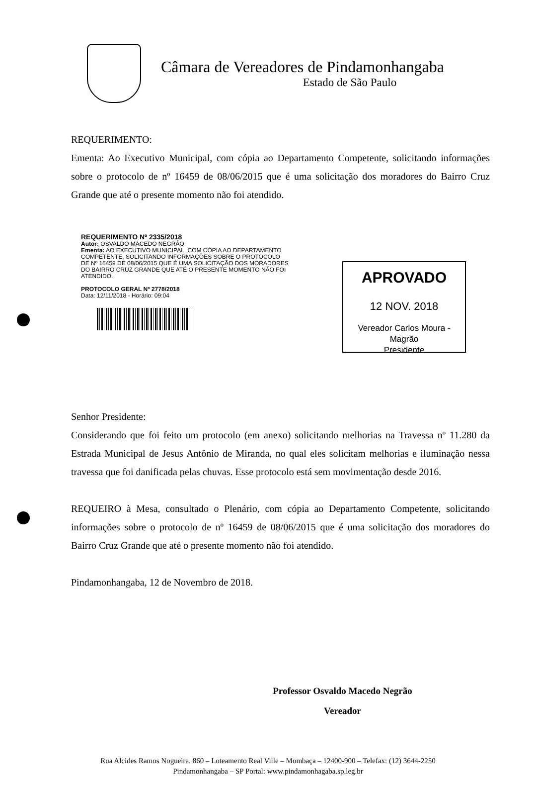Câmara de Vereadores de Pindamonhangaba
Estado de São Paulo
REQUERIMENTO:
Ementa: Ao Executivo Municipal, com cópia ao Departamento Competente, solicitando informações sobre o protocolo de nº 16459 de 08/06/2015 que é uma solicitação dos moradores do Bairro Cruz Grande que até o presente momento não foi atendido.
REQUERIMENTO Nº 2335/2018
Autor: OSVALDO MACEDO NEGRÃO
Ementa: AO EXECUTIVO MUNICIPAL, COM CÓPIA AO DEPARTAMENTO COMPETENTE, SOLICITANDO INFORMAÇÕES SOBRE O PROTOCOLO DE Nº 16459 DE 08/06/2015 QUE É UMA SOLICITAÇÃO DOS MORADORES DO BAIRRO CRUZ GRANDE QUE ATÉ O PRESENTE MOMENTO NÃO FOI ATENDIDO.
PROTOCOLO GERAL Nº 2778/2018
Data: 12/11/2018 - Horário: 09:04
APROVADO
12 NOV. 2018
Vereador Carlos Moura - Magrão
Presidente
Senhor Presidente:
Considerando que foi feito um protocolo (em anexo) solicitando melhorias na Travessa nº 11.280 da Estrada Municipal de Jesus Antônio de Miranda, no qual eles solicitam melhorias e iluminação nessa travessa que foi danificada pelas chuvas. Esse protocolo está sem movimentação desde 2016.
REQUEIRO à Mesa, consultado o Plenário, com cópia ao Departamento Competente, solicitando informações sobre o protocolo de nº 16459 de 08/06/2015 que é uma solicitação dos moradores do Bairro Cruz Grande que até o presente momento não foi atendido.
Pindamonhangaba, 12 de Novembro de 2018.
Professor Osvaldo Macedo Negrão
Vereador
Rua Alcides Ramos Nogueira, 860 – Loteamento Real Ville – Mombaça – 12400-900 – Telefax: (12) 3644-2250
Pindamonhangaba – SP Portal: www.pindamonhagaba.sp.leg.br